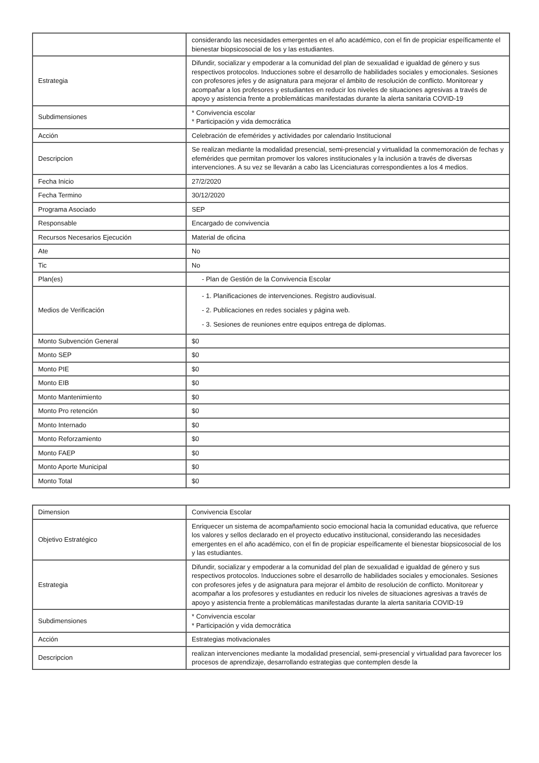| | considerando las necesidades emergentes en el año académico, con el fin de propiciar espeíficamente el bienestar biopsicosocial de los y las estudiantes. |
| Estrategia | Difundir, socializar y empoderar a la comunidad del plan de sexualidad e igualdad de género y sus respectivos protocolos. Inducciones sobre el desarrollo de habilidades sociales y emocionales. Sesiones con profesores jefes y de asignatura para mejorar el ámbito de resolución de conflicto. Monitorear y acompañar a los profesores y estudiantes en reducir los niveles de situaciones agresivas a través de apoyo y asistencia frente a problemáticas manifestadas durante la alerta sanitaria COVID-19 |
| Subdimensiones | * Convivencia escolar * Participación y vida democrática |
| Acción | Celebración de efemérides y actividades por calendario Institucional |
| Descripcion | Se realizan mediante la modalidad presencial, semi-presencial y virtualidad la conmemoración de fechas y efemérides que permitan promover los valores institucionales y la inclusión a través de diversas intervenciones. A su vez se llevarán a cabo las Licenciaturas correspondientes a los 4 medios. |
| Fecha Inicio | 27/2/2020 |
| Fecha Termino | 30/12/2020 |
| Programa Asociado | SEP |
| Responsable | Encargado de convivencia |
| Recursos Necesarios Ejecución | Material de oficina |
| Ate | No |
| Tic | No |
| Plan(es) | - Plan de Gestión de la Convivencia Escolar |
| Medios de Verificación | - 1. Planificaciones de intervenciones. Registro audiovisual. - 2. Publicaciones en redes sociales y página web. - 3. Sesiones de reuniones entre equipos entrega de diplomas. |
| Monto Subvención General | $0 |
| Monto SEP | $0 |
| Monto PIE | $0 |
| Monto EIB | $0 |
| Monto Mantenimiento | $0 |
| Monto Pro retención | $0 |
| Monto Internado | $0 |
| Monto Reforzamiento | $0 |
| Monto FAEP | $0 |
| Monto Aporte Municipal | $0 |
| Monto Total | $0 |
| Dimension | Convivencia Escolar |
| Objetivo Estratégico | Enriquecer un sistema de acompañamiento socio emocional hacia la comunidad educativa, que refuerce los valores y sellos declarado en el proyecto educativo institucional, considerando las necesidades emergentes en el año académico, con el fin de propiciar espeíficamente el bienestar biopsicosocial de los y las estudiantes. |
| Estrategia | Difundir, socializar y empoderar a la comunidad del plan de sexualidad e igualdad de género y sus respectivos protocolos. Inducciones sobre el desarrollo de habilidades sociales y emocionales. Sesiones con profesores jefes y de asignatura para mejorar el ámbito de resolución de conflicto. Monitorear y acompañar a los profesores y estudiantes en reducir los niveles de situaciones agresivas a través de apoyo y asistencia frente a problemáticas manifestadas durante la alerta sanitaria COVID-19 |
| Subdimensiones | * Convivencia escolar * Participación y vida democrática |
| Acción | Estrategias motivacionales |
| Descripcion | realizan intervenciones mediante la modalidad presencial, semi-presencial y virtualidad para favorecer los procesos de aprendizaje, desarrollando estrategias que contemplen desde la |